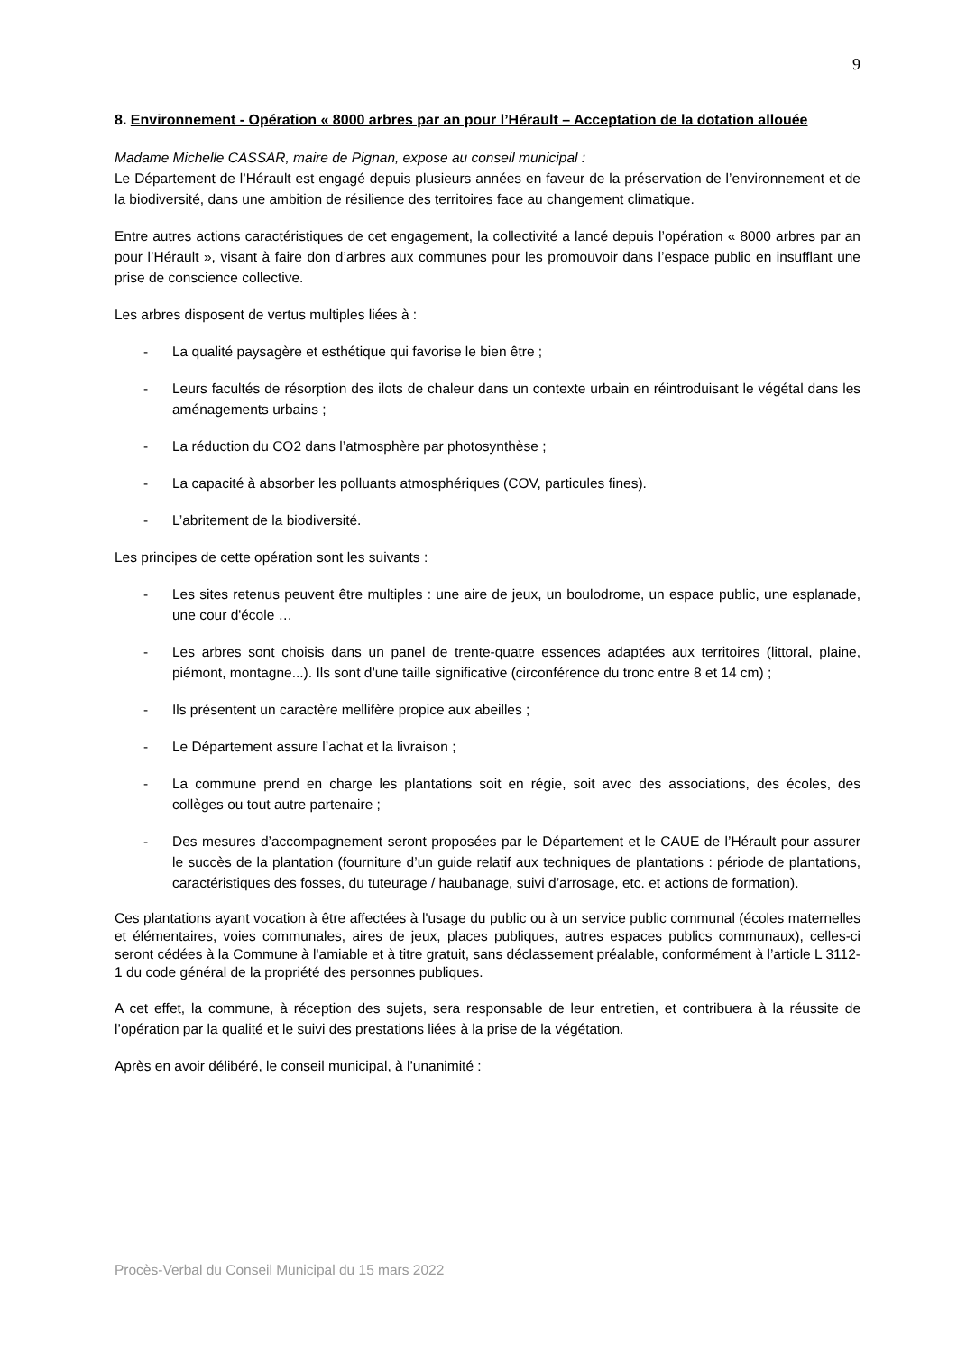9
8. Environnement - Opération « 8000 arbres par an pour l’Hérault – Acceptation de la dotation allouée
Madame Michelle CASSAR, maire de Pignan, expose au conseil municipal :
Le Département de l’Hérault est engagé depuis plusieurs années en faveur de la préservation de l’environnement et de la biodiversité, dans une ambition de résilience des territoires face au changement climatique.
Entre autres actions caractéristiques de cet engagement, la collectivité a lancé depuis l’opération « 8000 arbres par an pour l’Hérault », visant à faire don d’arbres aux communes pour les promouvoir dans l’espace public en insufflant une prise de conscience collective.
Les arbres disposent de vertus multiples liées à :
- La qualité paysagère et esthétique qui favorise le bien être ;
- Leurs facultés de résorption des ilots de chaleur dans un contexte urbain en réintroduisant le végétal dans les aménagements urbains ;
- La réduction du CO2 dans l’atmosphère par photosynthèse ;
- La capacité à absorber les polluants atmosphériques (COV, particules fines).
- L’abritement de la biodiversité.
Les principes de cette opération sont les suivants :
- Les sites retenus peuvent être multiples : une aire de jeux, un boulodrome, un espace public, une esplanade, une cour d'école …
- Les arbres sont choisis dans un panel de trente-quatre essences adaptées aux territoires (littoral, plaine, piémont, montagne...). Ils sont d’une taille significative (circonférence du tronc entre 8 et 14 cm) ;
- Ils présentent un caractère mellifère propice aux abeilles ;
- Le Département assure l’achat et la livraison ;
- La commune prend en charge les plantations soit en régie, soit avec des associations, des écoles, des collèges ou tout autre partenaire ;
- Des mesures d’accompagnement seront proposées par le Département et le CAUE de l’Hérault pour assurer le succès de la plantation (fourniture d’un guide relatif aux techniques de plantations : période de plantations, caractéristiques des fosses, du tuteurage / haubanage, suivi d’arrosage, etc. et actions de formation).
Ces plantations ayant vocation à être affectées à l'usage du public ou à un service public communal (écoles maternelles et élémentaires, voies communales, aires de jeux, places publiques, autres espaces publics communaux), celles-ci seront cédées à la Commune à l'amiable et à titre gratuit, sans déclassement préalable, conformément à l’article L 3112-1 du code général de la propriété des personnes publiques.
A cet effet, la commune, à réception des sujets, sera responsable de leur entretien, et contribuera à la réussite de l’opération par la qualité et le suivi des prestations liées à la prise de la végétation.
Après en avoir délibéré, le conseil municipal, à l’unanimité :
Procès-Verbal du Conseil Municipal du 15 mars 2022